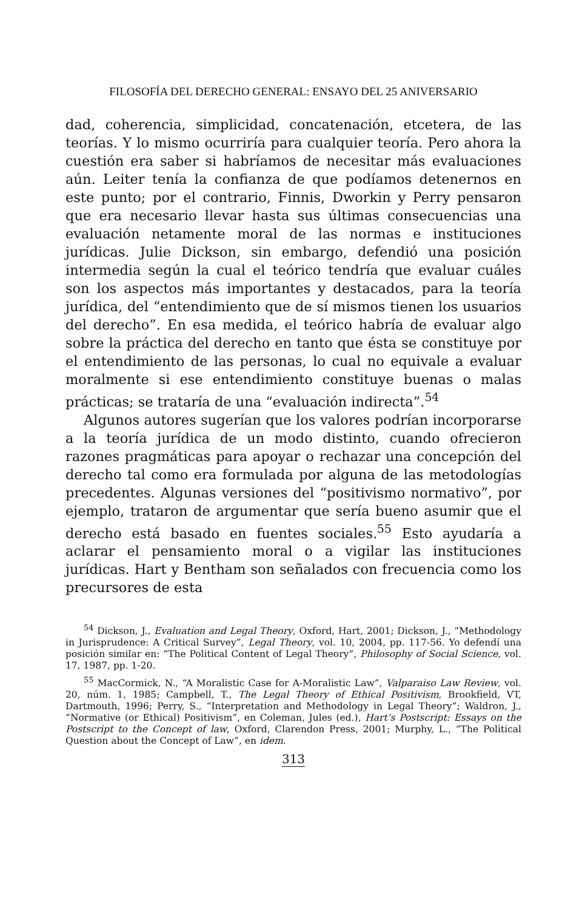FILOSOFÍA DEL DERECHO GENERAL: ENSAYO DEL 25 ANIVERSARIO
dad, coherencia, simplicidad, concatenación, etcetera, de las teorías. Y lo mismo ocurriría para cualquier teoría. Pero ahora la cuestión era saber si habríamos de necesitar más evaluaciones aún. Leiter tenía la confianza de que podíamos detenernos en este punto; por el contrario, Finnis, Dworkin y Perry pensaron que era necesario llevar hasta sus últimas consecuencias una evaluación netamente moral de las normas e instituciones jurídicas. Julie Dickson, sin embargo, defendió una posición intermedia según la cual el teórico tendría que evaluar cuáles son los aspectos más importantes y destacados, para la teoría jurídica, del “entendimiento que de sí mismos tienen los usuarios del derecho”. En esa medida, el teórico habría de evaluar algo sobre la práctica del derecho en tanto que ésta se constituye por el entendimiento de las personas, lo cual no equivale a evaluar moralmente si ese entendimiento constituye buenas o malas prácticas; se trataría de una “evaluación indirecta”.<sup>54</sup>
Algunos autores sugerían que los valores podrían incorporarse a la teoría jurídica de un modo distinto, cuando ofrecieron razones pragmáticas para apoyar o rechazar una concepción del derecho tal como era formulada por alguna de las metodologías precedentes. Algunas versiones del “positivismo normativo”, por ejemplo, trataron de argumentar que sería bueno asumir que el derecho está basado en fuentes sociales.<sup>55</sup> Esto ayudaría a aclarar el pensamiento moral o a vigilar las instituciones jurídicas. Hart y Bentham son señalados con frecuencia como los precursores de esta
<sup>54</sup> Dickson, J., Evaluation and Legal Theory, Oxford, Hart, 2001; Dickson, J., “Methodology in Jurisprudence: A Critical Survey”, Legal Theory, vol. 10, 2004, pp. 117-56. Yo defendí una posición similar en: “The Political Content of Legal Theory”, Philosophy of Social Science, vol. 17, 1987, pp. 1-20.
<sup>55</sup> MacCormick, N., “A Moralistic Case for A-Moralistic Law”, Valparaiso Law Review, vol. 20, núm. 1, 1985; Campbell, T., The Legal Theory of Ethical Positivism, Brookfield, VT, Dartmouth, 1996; Perry, S., “Interpretation and Methodology in Legal Theory”; Waldron, J., “Normative (or Ethical) Positivism”, en Coleman, Jules (ed.), Hart’s Postscript: Essays on the Postscript to the Concept of law, Oxford, Clarendon Press, 2001; Murphy, L., “The Political Question about the Concept of Law”, en idem.
313